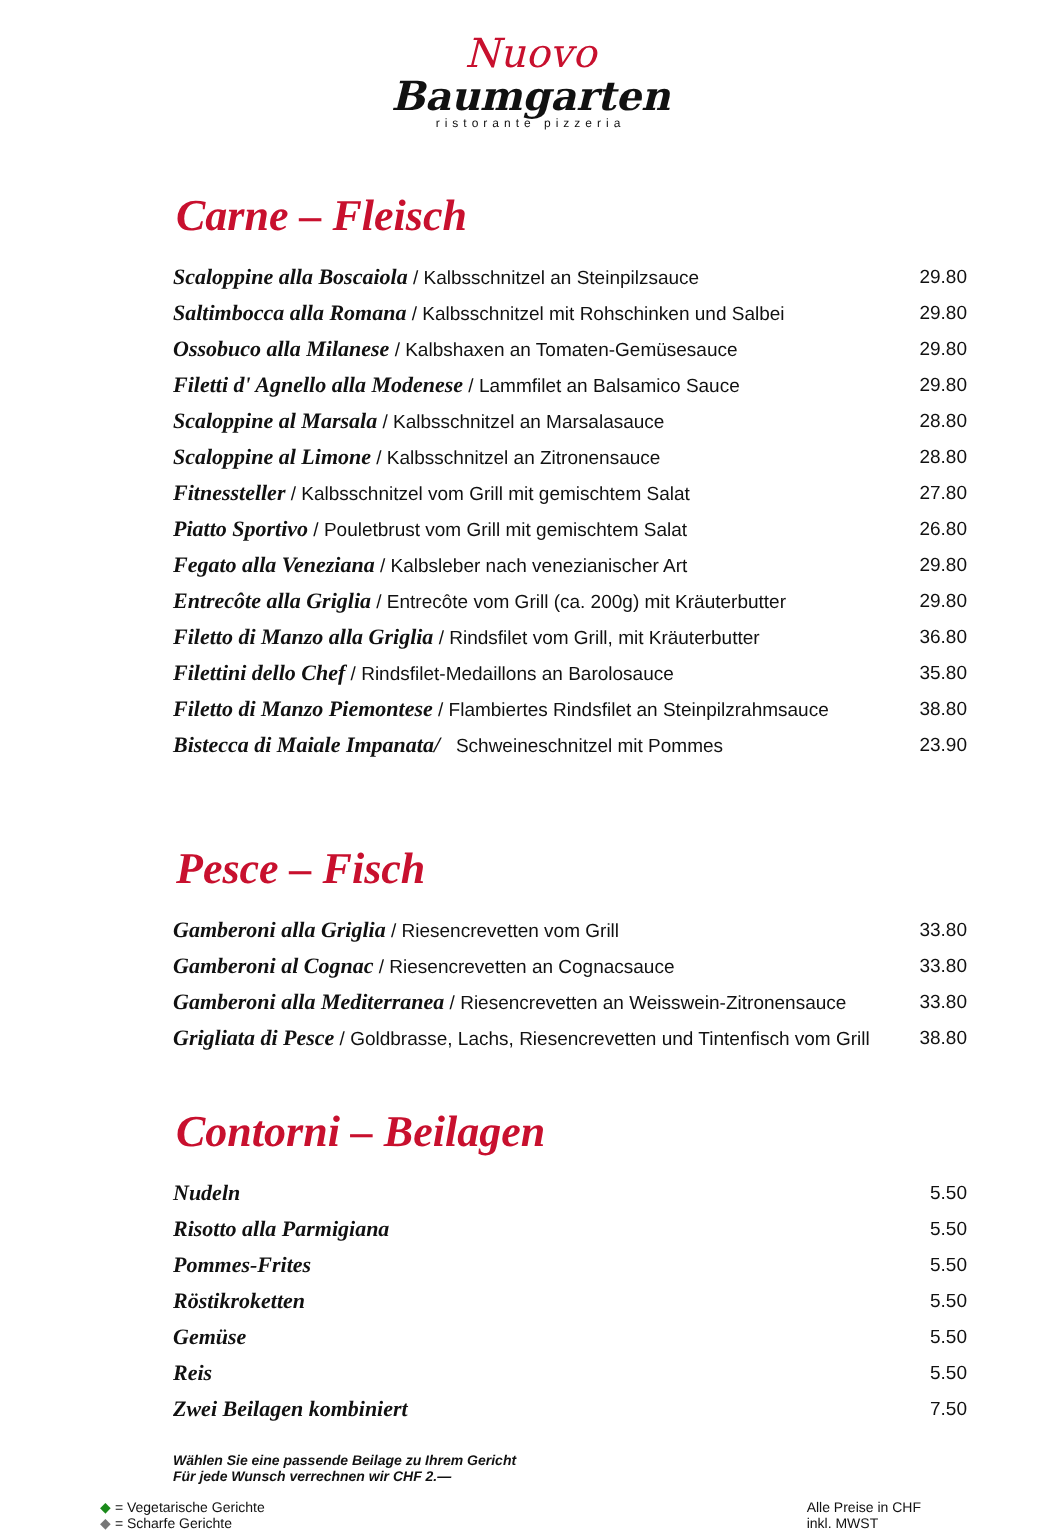Nuovo
Baumgarten
ristorante pizzeria
Carne – Fleisch
| Scaloppine alla Boscaiola / Kalbsschnitzel an Steinpilzsauce | 29.80 |
| Saltimbocca alla Romana / Kalbsschnitzel mit Rohschinken und Salbei | 29.80 |
| Ossobuco alla Milanese / Kalbshaxen an Tomaten-Gemüsesauce | 29.80 |
| Filetti d' Agnello alla Modenese / Lammfilet an Balsamico Sauce | 29.80 |
| Scaloppine al Marsala / Kalbsschnitzel an Marsalasauce | 28.80 |
| Scaloppine al Limone / Kalbsschnitzel an Zitronensauce | 28.80 |
| Fitnessteller / Kalbsschnitzel vom Grill mit gemischtem Salat | 27.80 |
| Piatto Sportivo / Pouletbrust vom Grill mit gemischtem Salat | 26.80 |
| Fegato alla Veneziana / Kalbsleber nach venezianischer Art | 29.80 |
| Entrecôte alla Griglia / Entrecôte vom Grill (ca. 200g) mit Kräuterbutter | 29.80 |
| Filetto di Manzo alla Griglia / Rindsfilet vom Grill, mit Kräuterbutter | 36.80 |
| Filettini dello Chef / Rindsfilet-Medaillons an Barolosauce | 35.80 |
| Filetto di Manzo Piemontese / Flambiertes Rindsfilet an Steinpilzrahmsauce | 38.80 |
| Bistecca di Maiale Impanata/ Schweineschnitzel mit Pommes | 23.90 |
Pesce – Fisch
| Gamberoni alla Griglia / Riesencrevetten vom Grill | 33.80 |
| Gamberoni al Cognac / Riesencrevetten an Cognacsauce | 33.80 |
| Gamberoni alla Mediterranea / Riesencrevetten an Weisswein-Zitronensauce | 33.80 |
| Grigliata di Pesce / Goldbrasse, Lachs, Riesencrevetten und Tintenfisch vom Grill | 38.80 |
Contorni – Beilagen
| Nudeln | 5.50 |
| Risotto alla Parmigiana | 5.50 |
| Pommes-Frites | 5.50 |
| Röstikroketten | 5.50 |
| Gemüse | 5.50 |
| Reis | 5.50 |
| Zwei Beilagen kombiniert | 7.50 |
Wählen Sie eine passende Beilage zu Ihrem Gericht
Für jede Wunsch verrechnen wir CHF 2.—
◆ = Vegetarische Gerichte
◆ = Scharfe Gerichte
Alle Preise in CHF
inkl. MWST